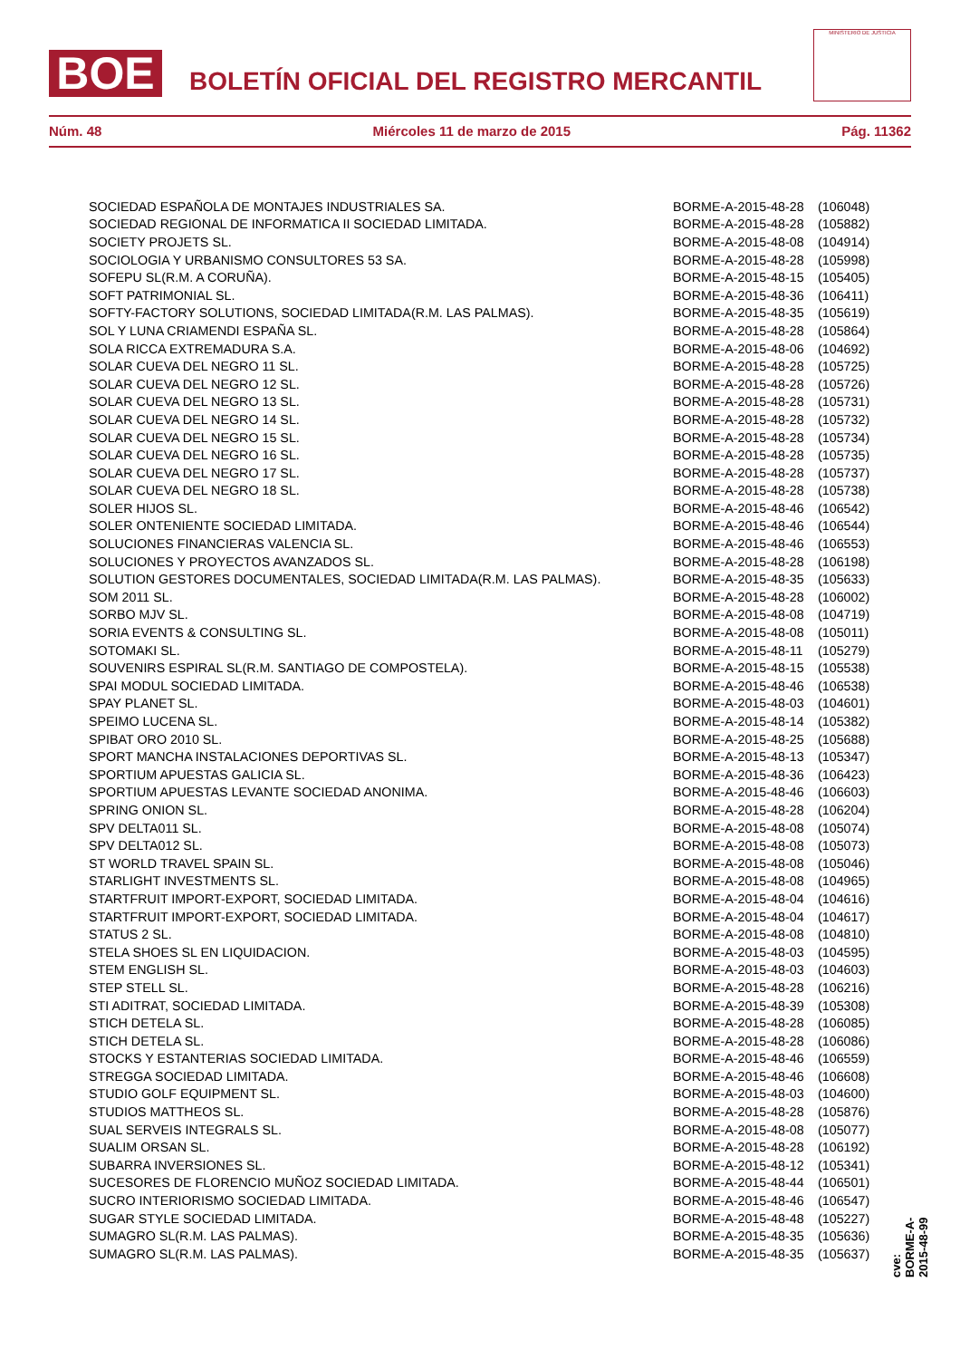BOE
BOLETÍN OFICIAL DEL REGISTRO MERCANTIL
MINISTERIO DE JUSTICIA
Núm. 48 Miércoles 11 de marzo de 2015 Pág. 11362
| SOCIEDAD ESPAÑOLA DE MONTAJES INDUSTRIALES SA. | BORME-A-2015-48-28 | (106048) |
| SOCIEDAD REGIONAL DE INFORMATICA II SOCIEDAD LIMITADA. | BORME-A-2015-48-28 | (105882) |
| SOCIETY PROJETS SL. | BORME-A-2015-48-08 | (104914) |
| SOCIOLOGIA Y URBANISMO CONSULTORES 53 SA. | BORME-A-2015-48-28 | (105998) |
| SOFEPU SL(R.M. A CORUÑA). | BORME-A-2015-48-15 | (105405) |
| SOFT PATRIMONIAL SL. | BORME-A-2015-48-36 | (106411) |
| SOFTY-FACTORY SOLUTIONS, SOCIEDAD LIMITADA(R.M. LAS PALMAS). | BORME-A-2015-48-35 | (105619) |
| SOL Y LUNA CRIAMENDI ESPAÑA SL. | BORME-A-2015-48-28 | (105864) |
| SOLA RICCA EXTREMADURA S.A. | BORME-A-2015-48-06 | (104692) |
| SOLAR CUEVA DEL NEGRO 11 SL. | BORME-A-2015-48-28 | (105725) |
| SOLAR CUEVA DEL NEGRO 12 SL. | BORME-A-2015-48-28 | (105726) |
| SOLAR CUEVA DEL NEGRO 13 SL. | BORME-A-2015-48-28 | (105731) |
| SOLAR CUEVA DEL NEGRO 14 SL. | BORME-A-2015-48-28 | (105732) |
| SOLAR CUEVA DEL NEGRO 15 SL. | BORME-A-2015-48-28 | (105734) |
| SOLAR CUEVA DEL NEGRO 16 SL. | BORME-A-2015-48-28 | (105735) |
| SOLAR CUEVA DEL NEGRO 17 SL. | BORME-A-2015-48-28 | (105737) |
| SOLAR CUEVA DEL NEGRO 18 SL. | BORME-A-2015-48-28 | (105738) |
| SOLER HIJOS SL. | BORME-A-2015-48-46 | (106542) |
| SOLER ONTENIENTE SOCIEDAD LIMITADA. | BORME-A-2015-48-46 | (106544) |
| SOLUCIONES FINANCIERAS VALENCIA SL. | BORME-A-2015-48-46 | (106553) |
| SOLUCIONES Y PROYECTOS AVANZADOS SL. | BORME-A-2015-48-28 | (106198) |
| SOLUTION GESTORES DOCUMENTALES, SOCIEDAD LIMITADA(R.M. LAS PALMAS). | BORME-A-2015-48-35 | (105633) |
| SOM 2011 SL. | BORME-A-2015-48-28 | (106002) |
| SORBO MJV SL. | BORME-A-2015-48-08 | (104719) |
| SORIA EVENTS & CONSULTING SL. | BORME-A-2015-48-08 | (105011) |
| SOTOMAKI SL. | BORME-A-2015-48-11 | (105279) |
| SOUVENIRS ESPIRAL SL(R.M. SANTIAGO DE COMPOSTELA). | BORME-A-2015-48-15 | (105538) |
| SPAI MODUL SOCIEDAD LIMITADA. | BORME-A-2015-48-46 | (106538) |
| SPAY PLANET SL. | BORME-A-2015-48-03 | (104601) |
| SPEIMO LUCENA SL. | BORME-A-2015-48-14 | (105382) |
| SPIBAT ORO 2010 SL. | BORME-A-2015-48-25 | (105688) |
| SPORT MANCHA INSTALACIONES DEPORTIVAS SL. | BORME-A-2015-48-13 | (105347) |
| SPORTIUM APUESTAS GALICIA SL. | BORME-A-2015-48-36 | (106423) |
| SPORTIUM APUESTAS LEVANTE SOCIEDAD ANONIMA. | BORME-A-2015-48-46 | (106603) |
| SPRING ONION SL. | BORME-A-2015-48-28 | (106204) |
| SPV DELTA011 SL. | BORME-A-2015-48-08 | (105074) |
| SPV DELTA012 SL. | BORME-A-2015-48-08 | (105073) |
| ST WORLD TRAVEL SPAIN SL. | BORME-A-2015-48-08 | (105046) |
| STARLIGHT INVESTMENTS SL. | BORME-A-2015-48-08 | (104965) |
| STARTFRUIT IMPORT-EXPORT, SOCIEDAD LIMITADA. | BORME-A-2015-48-04 | (104616) |
| STARTFRUIT IMPORT-EXPORT, SOCIEDAD LIMITADA. | BORME-A-2015-48-04 | (104617) |
| STATUS 2 SL. | BORME-A-2015-48-08 | (104810) |
| STELA SHOES SL EN LIQUIDACION. | BORME-A-2015-48-03 | (104595) |
| STEM ENGLISH SL. | BORME-A-2015-48-03 | (104603) |
| STEP STELL SL. | BORME-A-2015-48-28 | (106216) |
| STI ADITRAT, SOCIEDAD LIMITADA. | BORME-A-2015-48-39 | (105308) |
| STICH DETELA SL. | BORME-A-2015-48-28 | (106085) |
| STICH DETELA SL. | BORME-A-2015-48-28 | (106086) |
| STOCKS Y ESTANTERIAS SOCIEDAD LIMITADA. | BORME-A-2015-48-46 | (106559) |
| STREGGA SOCIEDAD LIMITADA. | BORME-A-2015-48-46 | (106608) |
| STUDIO GOLF EQUIPMENT SL. | BORME-A-2015-48-03 | (104600) |
| STUDIOS MATTHEOS SL. | BORME-A-2015-48-28 | (105876) |
| SUAL SERVEIS INTEGRALS SL. | BORME-A-2015-48-08 | (105077) |
| SUALIM ORSAN SL. | BORME-A-2015-48-28 | (106192) |
| SUBARRA INVERSIONES SL. | BORME-A-2015-48-12 | (105341) |
| SUCESORES DE FLORENCIO MUÑOZ SOCIEDAD LIMITADA. | BORME-A-2015-48-44 | (106501) |
| SUCRO INTERIORISMO SOCIEDAD LIMITADA. | BORME-A-2015-48-46 | (106547) |
| SUGAR STYLE SOCIEDAD LIMITADA. | BORME-A-2015-48-48 | (105227) |
| SUMAGRO SL(R.M. LAS PALMAS). | BORME-A-2015-48-35 | (105636) |
| SUMAGRO SL(R.M. LAS PALMAS). | BORME-A-2015-48-35 | (105637) |
cve: BORME-A-2015-48-99